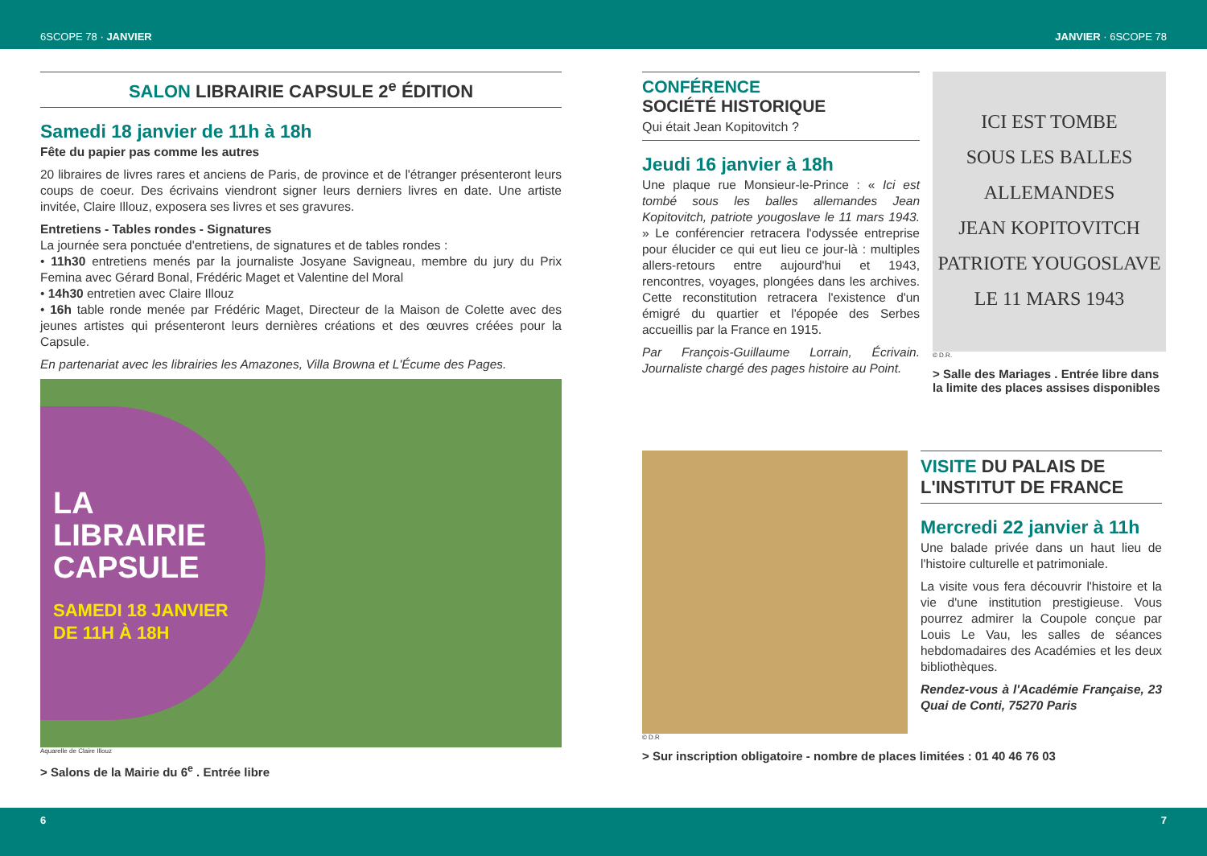6SCOPE 78 · JANVIER JANVIER · 6SCOPE 78
SALON LIBRAIRIE CAPSULE 2<sup>e</sup> ÉDITION
Samedi 18 janvier de 11h à 18h
Fête du papier pas comme les autres
20 libraires de livres rares et anciens de Paris, de province et de l'étranger présenteront leurs coups de coeur. Des écrivains viendront signer leurs derniers livres en date. Une artiste invitée, Claire Illouz, exposera ses livres et ses gravures.
Entretiens - Tables rondes - Signatures
La journée sera ponctuée d'entretiens, de signatures et de tables rondes :
• 11h30 entretiens menés par la journaliste Josyane Savigneau, membre du jury du Prix Femina avec Gérard Bonal, Frédéric Maget et Valentine del Moral
• 14h30 entretien avec Claire Illouz
• 16h table ronde menée par Frédéric Maget, Directeur de la Maison de Colette avec des jeunes artistes qui présenteront leurs dernières créations et des œuvres créées pour la Capsule.
En partenariat avec les librairies les Amazones, Villa Browna et L'Écume des Pages.
LA
LIBRAIRIE
CAPSULE
SAMEDI 18 JANVIER
DE 11H À 18H
Aquarelle de Claire Illouz
> Salons de la Mairie du 6<sup>e</sup> . Entrée libre
CONFÉRENCE
SOCIÉTÉ HISTORIQUE
Qui était Jean Kopitovitch ?
Jeudi 16 janvier à 18h
Une plaque rue Monsieur-le-Prince : « Ici est tombé sous les balles allemandes Jean Kopitovitch, patriote yougoslave le 11 mars 1943. » Le conférencier retracera l'odyssée entreprise pour élucider ce qui eut lieu ce jour-là : multiples allers-retours entre aujourd'hui et 1943, rencontres, voyages, plongées dans les archives. Cette reconstitution retracera l'existence d'un émigré du quartier et l'épopée des Serbes accueillis par la France en 1915.
Par François-Guillaume Lorrain, Écrivain. Journaliste chargé des pages histoire au Point.
ICI EST TOMBE
SOUS LES BALLES ALLEMANDES
JEAN KOPITOVITCH
PATRIOTE YOUGOSLAVE
LE 11 MARS 1943
© D.R.
> Salle des Mariages . Entrée libre dans la limite des places assises disponibles
VISITE DU PALAIS DE L'INSTITUT DE FRANCE
Mercredi 22 janvier à 11h
Une balade privée dans un haut lieu de l'histoire culturelle et patrimoniale.
La visite vous fera découvrir l'histoire et la vie d'une institution prestigieuse. Vous pourrez admirer la Coupole conçue par Louis Le Vau, les salles de séances hebdomadaires des Académies et les deux bibliothèques.
Rendez-vous à l'Académie Française, 23 Quai de Conti, 75270 Paris
© D.R
> Sur inscription obligatoire - nombre de places limitées : 01 40 46 76 03
6 7